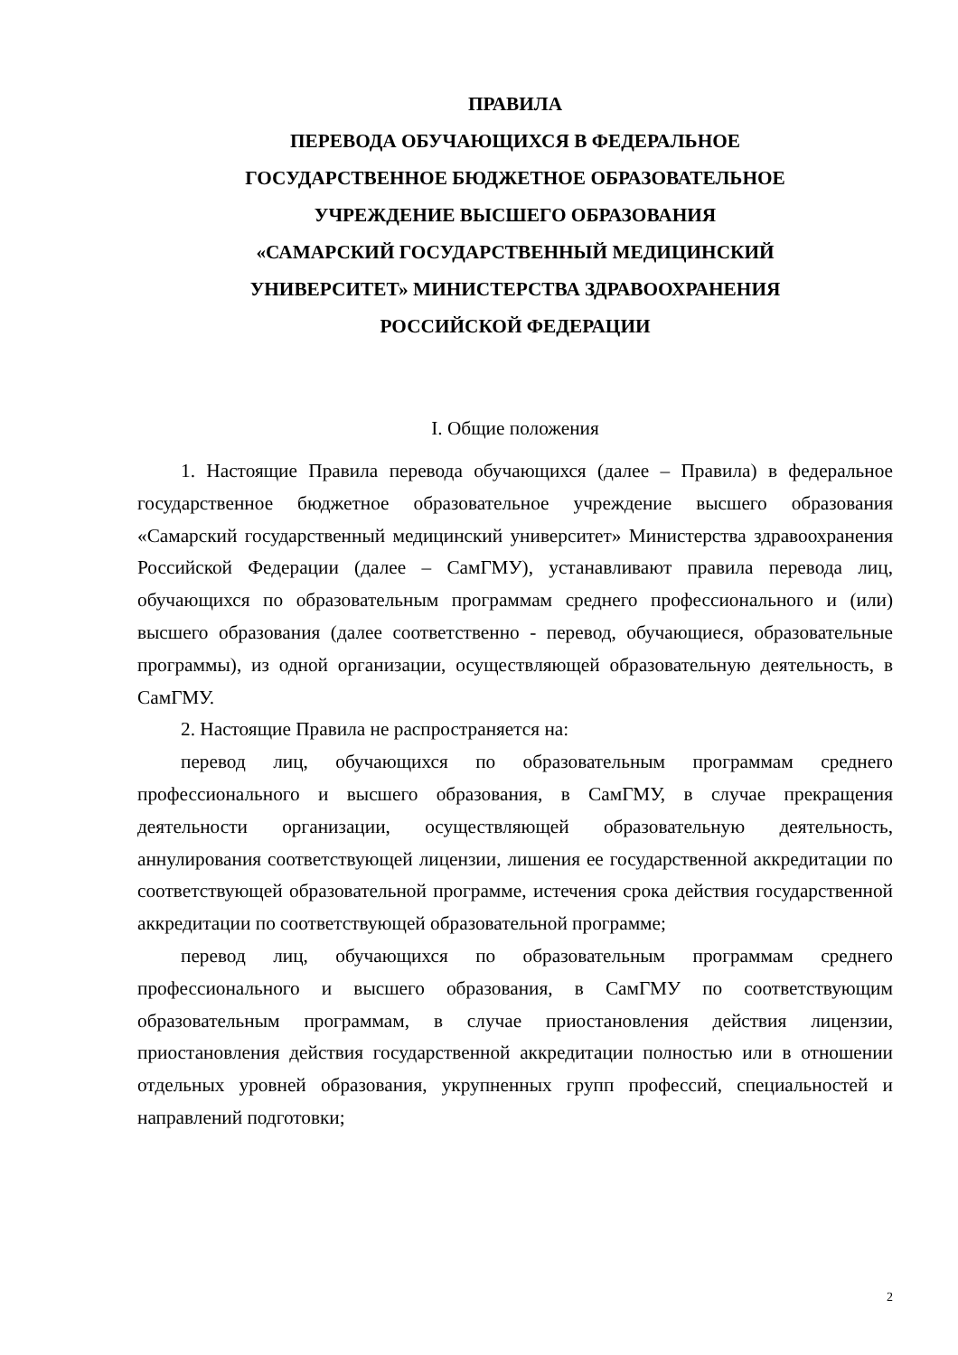ПРАВИЛА
ПЕРЕВОДА ОБУЧАЮЩИХСЯ В ФЕДЕРАЛЬНОЕ
ГОСУДАРСТВЕННОЕ БЮДЖЕТНОЕ ОБРАЗОВАТЕЛЬНОЕ
УЧРЕЖДЕНИЕ ВЫСШЕГО ОБРАЗОВАНИЯ
«САМАРСКИЙ ГОСУДАРСТВЕННЫЙ МЕДИЦИНСКИЙ
УНИВЕРСИТЕТ» МИНИСТЕРСТВА ЗДРАВООХРАНЕНИЯ
РОССИЙСКОЙ ФЕДЕРАЦИИ
I. Общие положения
1. Настоящие Правила перевода обучающихся (далее – Правила) в федеральное государственное бюджетное образовательное учреждение высшего образования «Самарский государственный медицинский университет» Министерства здравоохранения Российской Федерации (далее – СамГМУ), устанавливают правила перевода лиц, обучающихся по образовательным программам среднего профессионального и (или) высшего образования (далее соответственно - перевод, обучающиеся, образовательные программы), из одной организации, осуществляющей образовательную деятельность, в СамГМУ.
2. Настоящие Правила не распространяется на:
перевод лиц, обучающихся по образовательным программам среднего профессионального и высшего образования, в СамГМУ, в случае прекращения деятельности организации, осуществляющей образовательную деятельность, аннулирования соответствующей лицензии, лишения ее государственной аккредитации по соответствующей образовательной программе, истечения срока действия государственной аккредитации по соответствующей образовательной программе;
перевод лиц, обучающихся по образовательным программам среднего профессионального и высшего образования, в СамГМУ по соответствующим образовательным программам, в случае приостановления действия лицензии, приостановления действия государственной аккредитации полностью или в отношении отдельных уровней образования, укрупненных групп профессий, специальностей и направлений подготовки;
2